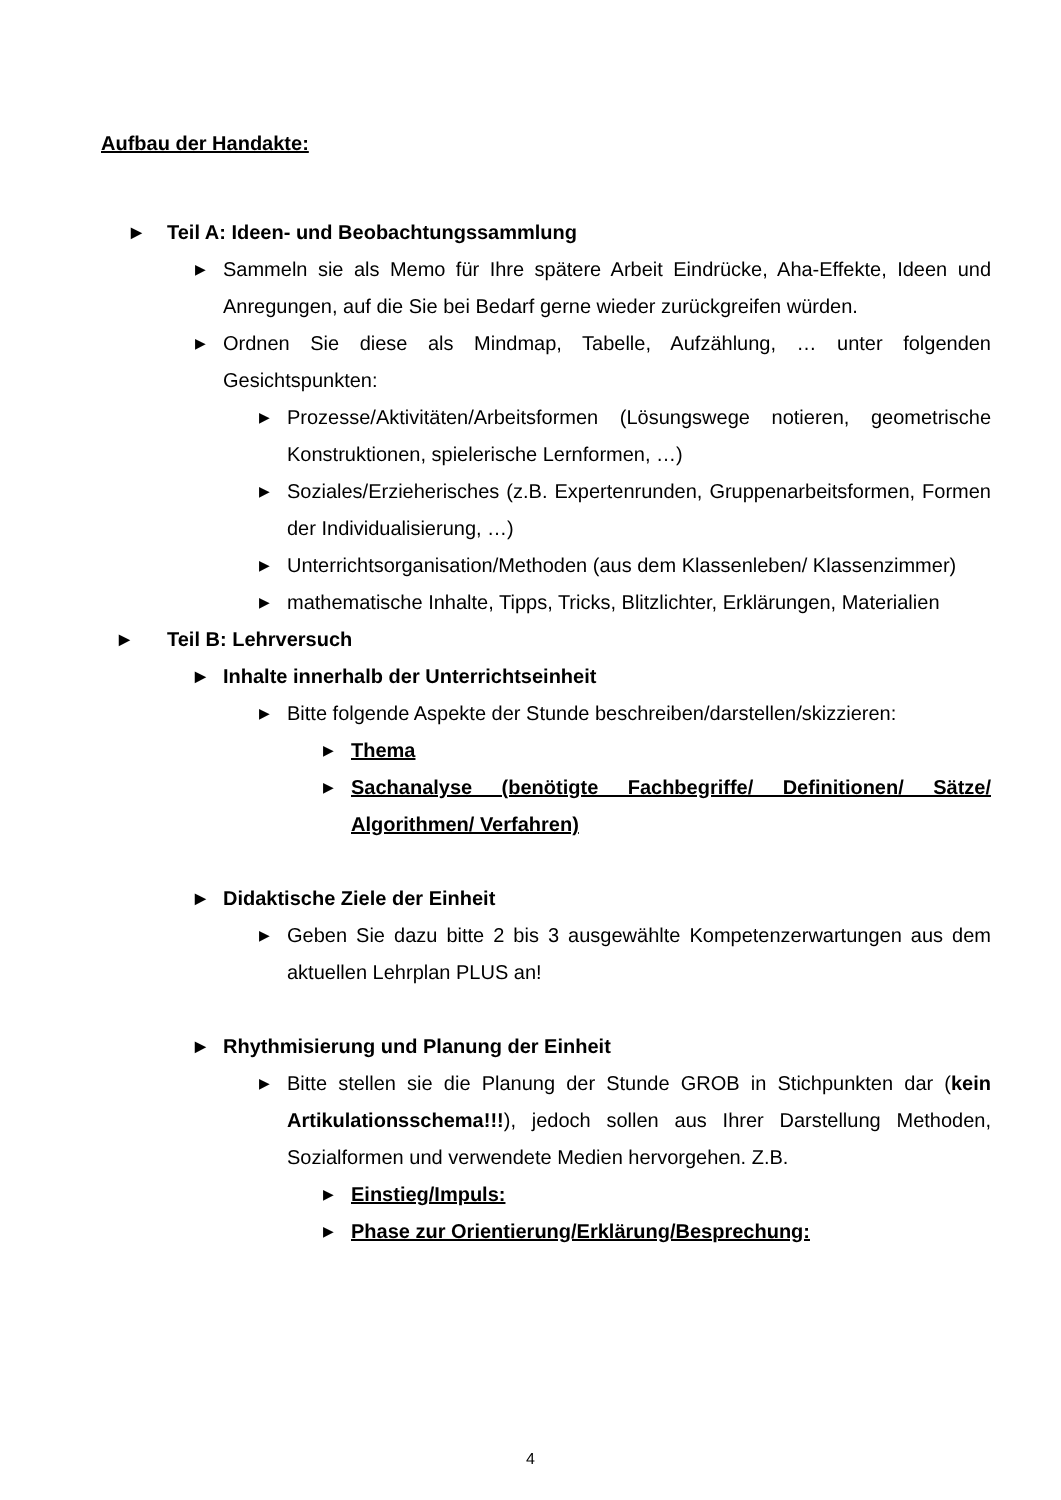Aufbau der Handakte:
▶ Teil A: Ideen- und Beobachtungssammlung
▶ Sammeln sie als Memo für Ihre spätere Arbeit Eindrücke, Aha-Effekte, Ideen und Anregungen, auf die Sie bei Bedarf gerne wieder zurückgreifen würden.
▶ Ordnen Sie diese als Mindmap, Tabelle, Aufzählung, … unter folgenden Gesichtspunkten:
▶ Prozesse/Aktivitäten/Arbeitsformen (Lösungswege notieren, geometrische Konstruktionen, spielerische Lernformen, …)
▶ Soziales/Erzieherisches (z.B. Expertenrunden, Gruppenarbeitsformen, Formen der Individualisierung, …)
▶ Unterrichtsorganisation/Methoden (aus dem Klassenleben/ Klassenzimmer)
▶ mathematische Inhalte, Tipps, Tricks, Blitzlichter, Erklärungen, Materialien
▶ Teil B: Lehrversuch
▶ Inhalte innerhalb der Unterrichtseinheit
▶ Bitte folgende Aspekte der Stunde beschreiben/darstellen/skizzieren:
▶ Thema
▶ Sachanalyse (benötigte Fachbegriffe/ Definitionen/ Sätze/ Algorithmen/ Verfahren)
▶ Didaktische Ziele der Einheit
▶ Geben Sie dazu bitte 2 bis 3 ausgewählte Kompetenzerwartungen aus dem aktuellen Lehrplan PLUS an!
▶ Rhythmisierung und Planung der Einheit
▶ Bitte stellen sie die Planung der Stunde GROB in Stichpunkten dar (kein Artikulationsschema!!!), jedoch sollen aus Ihrer Darstellung Methoden, Sozialformen und verwendete Medien hervorgehen. Z.B.
▶ Einstieg/Impuls:
▶ Phase zur Orientierung/Erklärung/Besprechung:
4